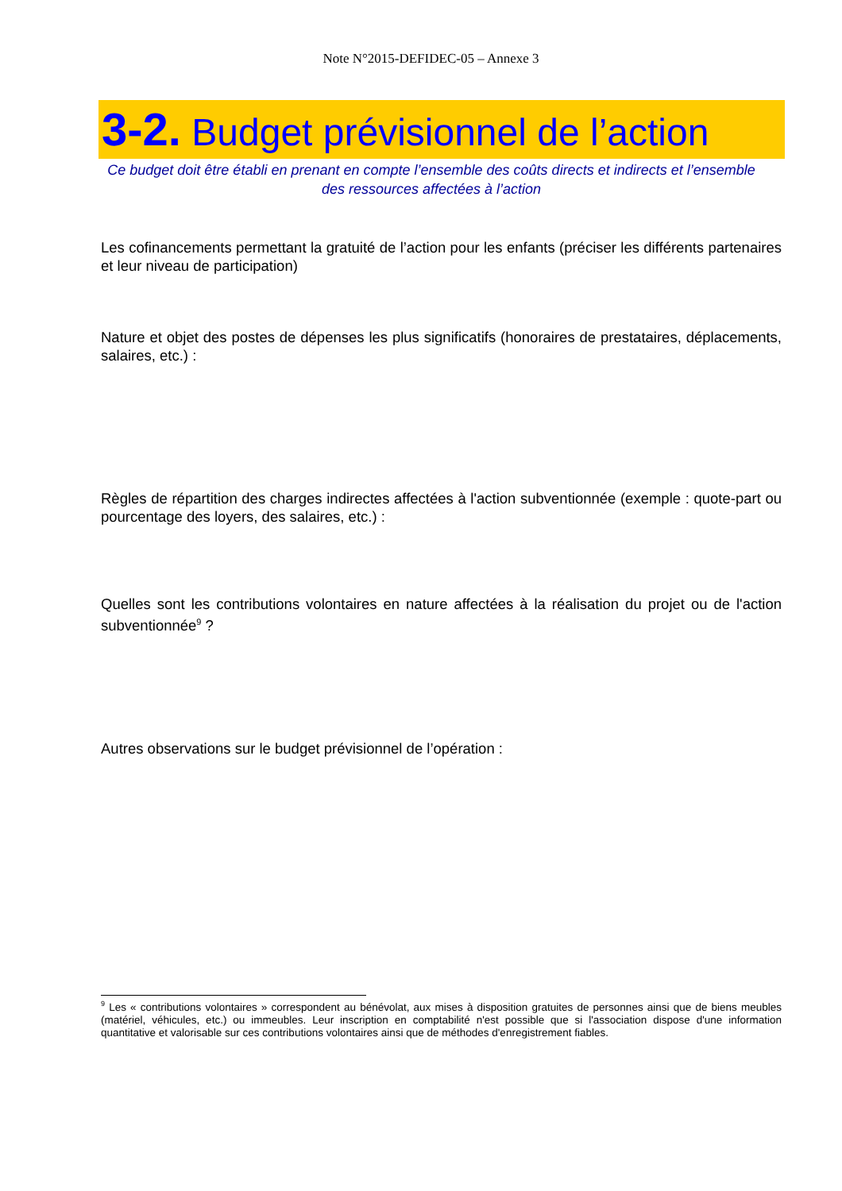Note N°2015-DEFIDEC-05 – Annexe 3
3-2. Budget prévisionnel de l’action
Ce budget doit être établi en prenant en compte l’ensemble des coûts directs et indirects et l’ensemble des ressources affectées à l’action
Les cofinancements permettant la gratuité de l’action pour les enfants (préciser les différents partenaires et leur niveau de participation)
Nature et objet des postes de dépenses les plus significatifs (honoraires de prestataires, déplacements, salaires, etc.) :
Règles de répartition des charges indirectes affectées à l'action subventionnée (exemple : quote-part ou pourcentage des loyers, des salaires, etc.) :
Quelles sont les contributions volontaires en nature affectées à la réalisation du projet ou de l'action subventionnée<sup>9</sup> ?
Autres observations sur le budget prévisionnel de l’opération :
<sup>9</sup> Les « contributions volontaires » correspondent au bénévolat, aux mises à disposition gratuites de personnes ainsi que de biens meubles (matériel, véhicules, etc.) ou immeubles. Leur inscription en comptabilité n'est possible que si l'association dispose d'une information quantitative et valorisable sur ces contributions volontaires ainsi que de méthodes d'enregistrement fiables.